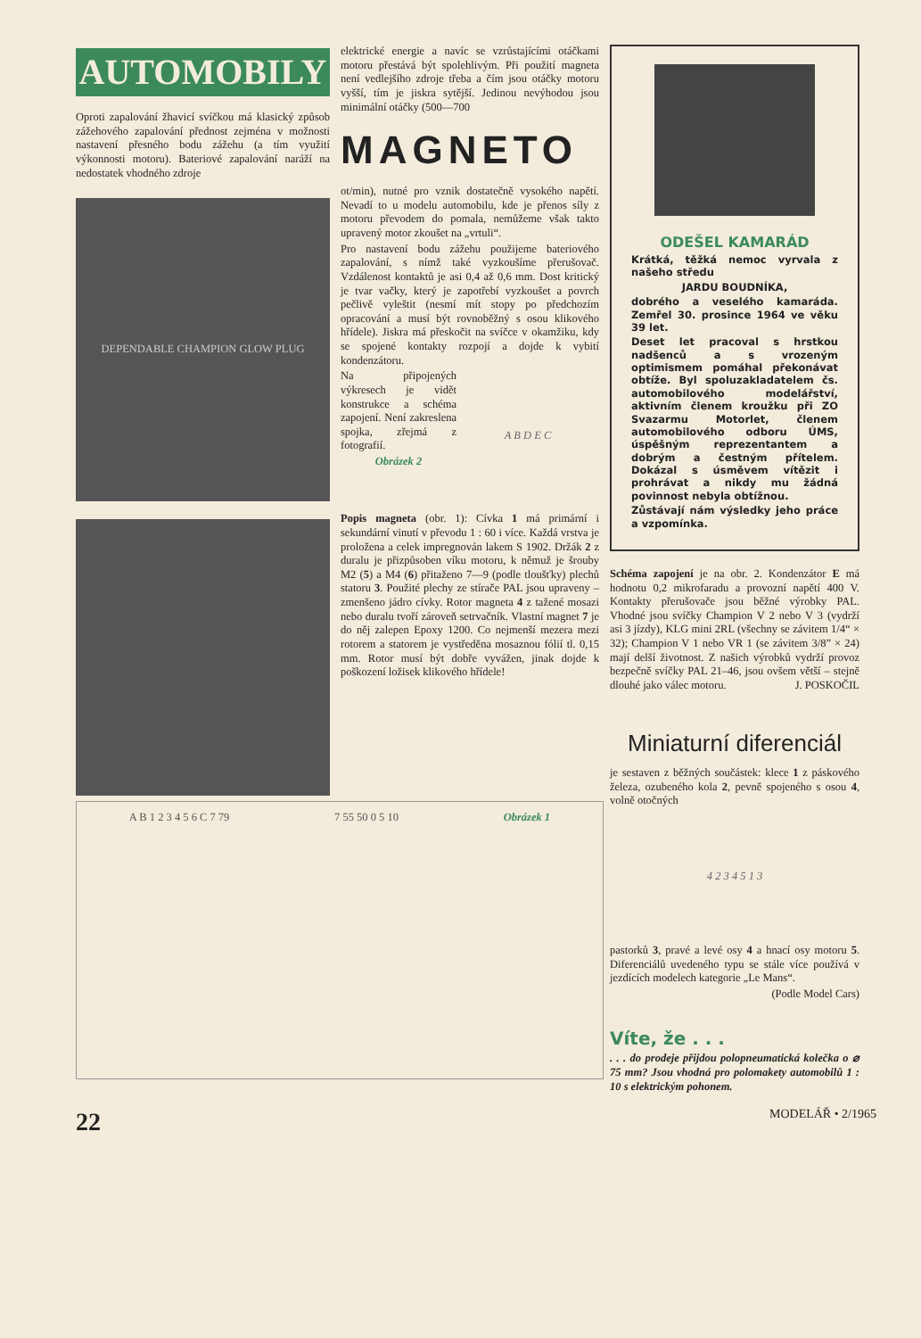AUTOMOBILY
Oproti zapalování žhavicí svíčkou má klasický způsob zážehového zapalování přednost zejména v možnosti nastavení přesného bodu zážehu (a tím využití výkonnosti motoru). Bateriové zapalování naráží na nedostatek vhodného zdroje
DEPENDABLE CHAMPION GLOW PLUG
elektrické energie a navíc se vzrůstajícími otáčkami motoru přestává být spolehlivým. Při použití magneta není vedlejšího zdroje třeba a čím jsou otáčky motoru vyšší, tím je jiskra sytější. Jedinou nevýhodou jsou minimální otáčky (500—700
MAGNETO
ot/min), nutné pro vznik dostatečně vysokého napětí. Nevadí to u modelu automobilu, kde je přenos síly z motoru převodem do pomala, nemůžeme však takto upravený motor zkoušet na „vrtuli“.
Pro nastavení bodu zážehu použijeme bateriového zapalování, s nímž také vyzkoušíme přerušovač. Vzdálenost kontaktů je asi 0,4 až 0,6 mm. Dost kritický je tvar vačky, který je zapotřebí vyzkoušet a povrch pečlivě vyleštit (nesmí mít stopy po předchozím opracování a musí být rovnoběžný s osou klikového hřídele). Jiskra má přeskočit na svíčce v okamžiku, kdy se spojené kontakty rozpojí a dojde k vybití kondenzátoru.
Na připojených výkresech je vidět konstrukce a schéma zapojení. Není zakreslena spojka, zřejmá z fotografií.
Obrázek 2
A B D E C
Popis magneta (obr. 1): Cívka 1 má primární i sekundární vinutí v převodu 1 : 60 i více. Každá vrstva je proložena a celek impregnován lakem S 1902. Držák 2 z duralu je přizpůsoben víku motoru, k němuž je šrouby M2 (5) a M4 (6) přitaženo 7—9 (podle tloušťky) plechů statoru 3. Použité plechy ze stírače PAL jsou upraveny – zmenšeno jádro cívky. Rotor magneta 4 z tažené mosazi nebo duralu tvoří zároveň setrvačník. Vlastní magnet 7 je do něj zalepen Epoxy 1200. Co nejmenší mezera mezi rotorem a statorem je vystředěna mosaznou fólií tl. 0,15 mm. Rotor musí být dobře vyvážen, jinak dojde k poškození ložisek klikového hřídele!
ODEŠEL KAMARÁD
Krátká, těžká nemoc vyrvala z našeho středu
JARDU BOUDNÍKA,
dobrého a veselého kamaráda. Zemřel 30. prosince 1964 ve věku 39 let.
Deset let pracoval s hrstkou nadšenců a s vrozeným optimismem pomáhal překonávat obtíže. Byl spoluzakladatelem čs. automobilového modelářství, aktivním členem kroužku při ZO Svazarmu Motorlet, členem automobilového odboru ÚMS, úspěšným reprezentantem a dobrým a čestným přítelem. Dokázal s úsměvem vítězit i prohrávat a nikdy mu žádná povinnost nebyla obtížnou.
Zůstávají nám výsledky jeho práce a vzpomínka.
Schéma zapojení je na obr. 2. Kondenzátor E má hodnotu 0,2 mikrofaradu a provozní napětí 400 V. Kontakty přerušovače jsou běžné výrobky PAL. Vhodné jsou svíčky Champion V 2 nebo V 3 (vydrží asi 3 jízdy), KLG mini 2RL (všechny se závitem 1/4“ × 32); Champion V 1 nebo VR 1 (se závitem 3/8” × 24) mají delší životnost. Z našich výrobků vydrží provoz bezpečně svíčky PAL 21–46, jsou ovšem větší – stejně dlouhé jako válec motoru. J. POSKOČIL
Miniaturní diferenciál
je sestaven z běžných součástek: klece 1 z páskového železa, ozubeného kola 2, pevně spojeného s osou 4, volně otočných
4 2 3 4 5 1 3
pastorků 3, pravé a levé osy 4 a hnací osy motoru 5. Diferenciálů uvedeného typu se stále více používá v jezdících modelech kategorie „Le Mans“.
(Podle Model Cars)
Víte, že . . .
. . . do prodeje přijdou polopneumatická kolečka o ⌀ 75 mm? Jsou vhodná pro polomakety automobilů 1 : 10 s elektrickým pohonem.
A B 1 2 3 4 5 6 C 7 79 7 55 50 0 5 10 Obrázek 1
22 MODELÁŘ • 2/1965